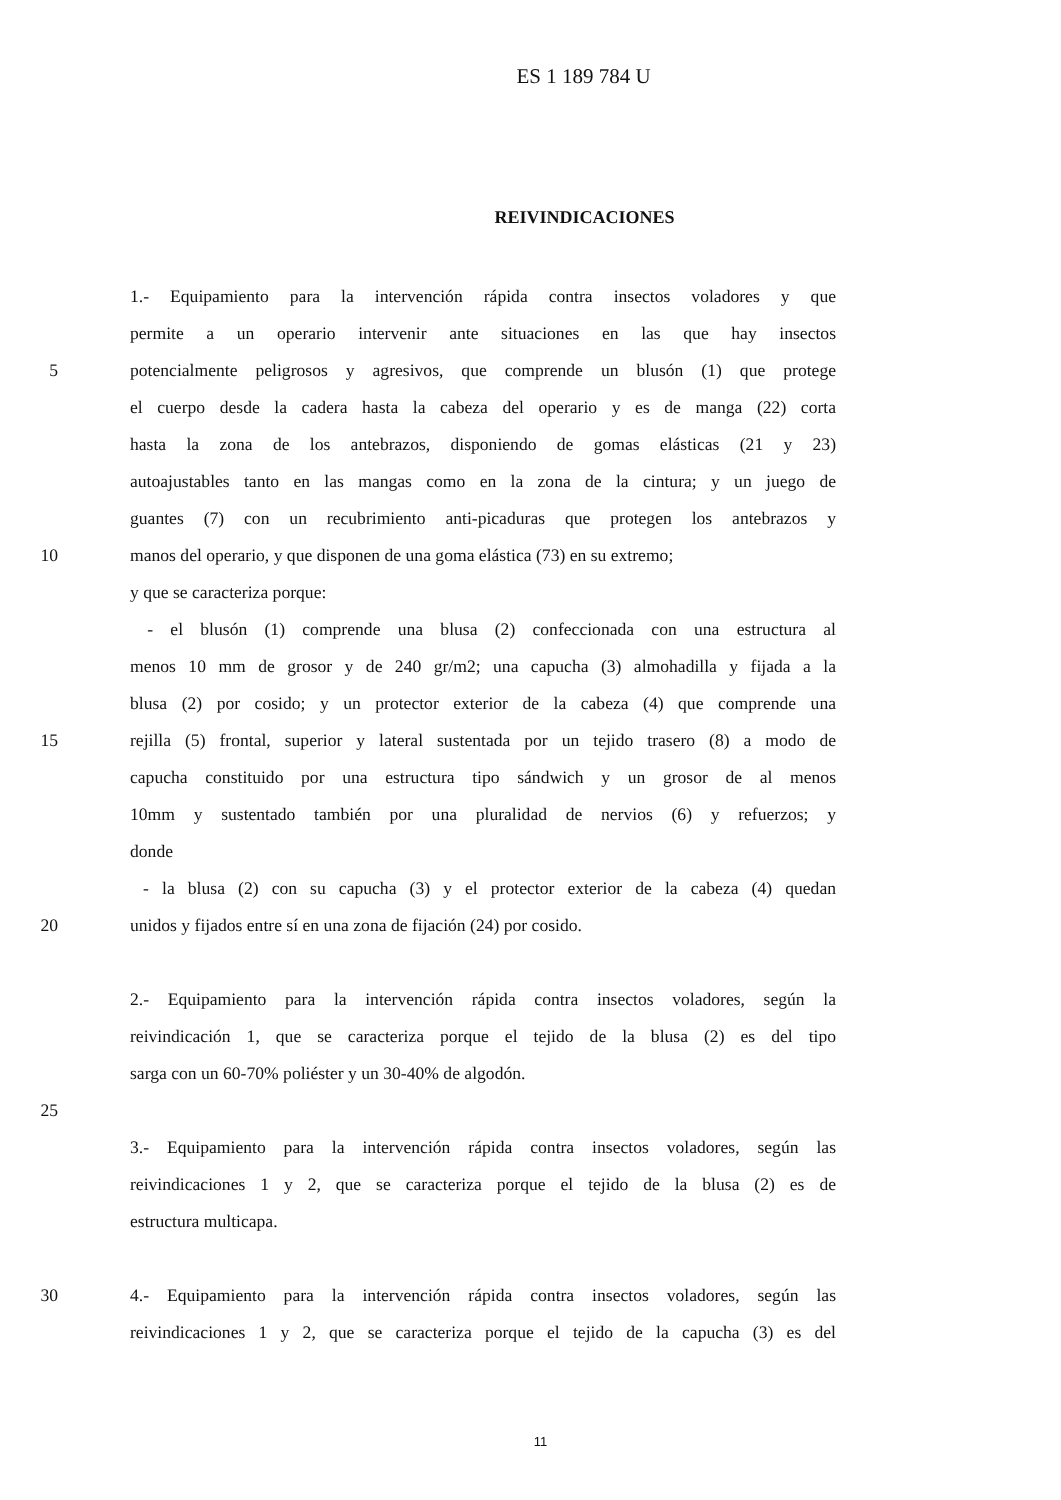ES 1 189 784 U
REIVINDICACIONES
1.- Equipamiento para la intervención rápida contra insectos voladores y que
permite a un operario intervenir ante situaciones en las que hay insectos
5 potencialmente peligrosos y agresivos, que comprende un blusón (1) que protege
el cuerpo desde la cadera hasta la cabeza del operario y es de manga (22) corta
hasta la zona de los antebrazos, disponiendo de gomas elásticas (21 y 23)
autoajustables tanto en las mangas como en la zona de la cintura; y un juego de
guantes (7) con un recubrimiento anti-picaduras que protegen los antebrazos y
10 manos del operario, y que disponen de una goma elástica (73) en su extremo;
y que se caracteriza porque:
- el blusón (1) comprende una blusa (2) confeccionada con una estructura al
menos 10 mm de grosor y de 240 gr/m2; una capucha (3) almohadilla y fijada a la
blusa (2) por cosido; y un protector exterior de la cabeza (4) que comprende una
15 rejilla (5) frontal, superior y lateral sustentada por un tejido trasero (8) a modo de
capucha constituido por una estructura tipo sándwich y un grosor de al menos
10mm y sustentado también por una pluralidad de nervios (6) y refuerzos; y
donde
- la blusa (2) con su capucha (3) y el protector exterior de la cabeza (4) quedan
20 unidos y fijados entre sí en una zona de fijación (24) por cosido.
2.- Equipamiento para la intervención rápida contra insectos voladores, según la
reivindicación 1, que se caracteriza porque el tejido de la blusa (2) es del tipo
sarga con un 60-70% poliéster y un 30-40% de algodón.
25
3.- Equipamiento para la intervención rápida contra insectos voladores, según las
reivindicaciones 1 y 2, que se caracteriza porque el tejido de la blusa (2) es de
estructura multicapa.
30 4.- Equipamiento para la intervención rápida contra insectos voladores, según las
reivindicaciones 1 y 2, que se caracteriza porque el tejido de la capucha (3) es del
11